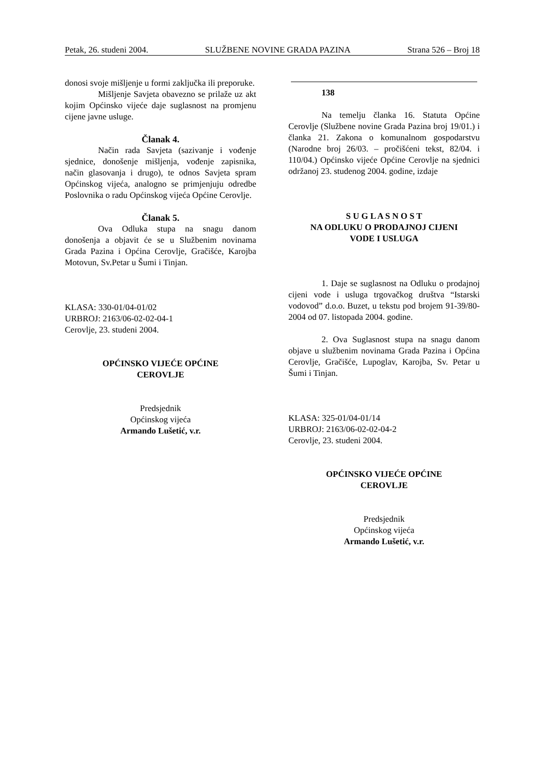Petak, 26. studeni 2004. SLUŽBENE NOVINE GRADA PAZINA Strana 526 – Broj 18
donosi svoje mišljenje u formi zaključka ili preporuke.
Mišljenje Savjeta obavezno se prilaže uz akt kojim Općinsko vijeće daje suglasnost na promjenu cijene javne usluge.
Članak 4.
Način rada Savjeta (sazivanje i vođenje sjednice, donošenje mišljenja, vođenje zapisnika, način glasovanja i drugo), te odnos Savjeta spram Općinskog vijeća, analogno se primjenjuju odredbe Poslovnika o radu Općinskog vijeća Općine Cerovlje.
Članak 5.
Ova Odluka stupa na snagu danom donošenja a objavit će se u Službenim novinama Grada Pazina i Općina Cerovlje, Gračišće, Karojba Motovun, Sv.Petar u Šumi i Tinjan.
KLASA: 330-01/04-01/02
URBROJ: 2163/06-02-02-04-1
Cerovlje, 23. studeni 2004.
OPĆINSKO VIJEĆE OPĆINE
CEROVLJE
Predsjednik
Općinskog vijeća
Armando Lušetić, v.r.
138
Na temelju članka 16. Statuta Općine Cerovlje (Službene novine Grada Pazina broj 19/01.) i članka 21. Zakona o komunalnom gospodarstvu (Narodne broj 26/03. – pročišćeni tekst, 82/04. i 110/04.) Općinsko vijeće Općine Cerovlje na sjednici održanoj 23. studenog 2004. godine, izdaje
S U G L A S N O S T
NA ODLUKU O PRODAJNOJ CIJENI
VODE I USLUGA
1. Daje se suglasnost na Odluku o prodajnoj cijeni vode i usluga trgovačkog društva “Istarski vodovod” d.o.o. Buzet, u tekstu pod brojem 91-39/80-2004 od 07. listopada 2004. godine.
2. Ova Suglasnost stupa na snagu danom objave u službenim novinama Grada Pazina i Općina Cerovlje, Gračišće, Lupoglav, Karojba, Sv. Petar u Šumi i Tinjan.
KLASA: 325-01/04-01/14
URBROJ: 2163/06-02-02-04-2
Cerovlje, 23. studeni 2004.
OPĆINSKO VIJEĆE OPĆINE
CEROVLJE
Predsjednik
Općinskog vijeća
Armando Lušetić, v.r.